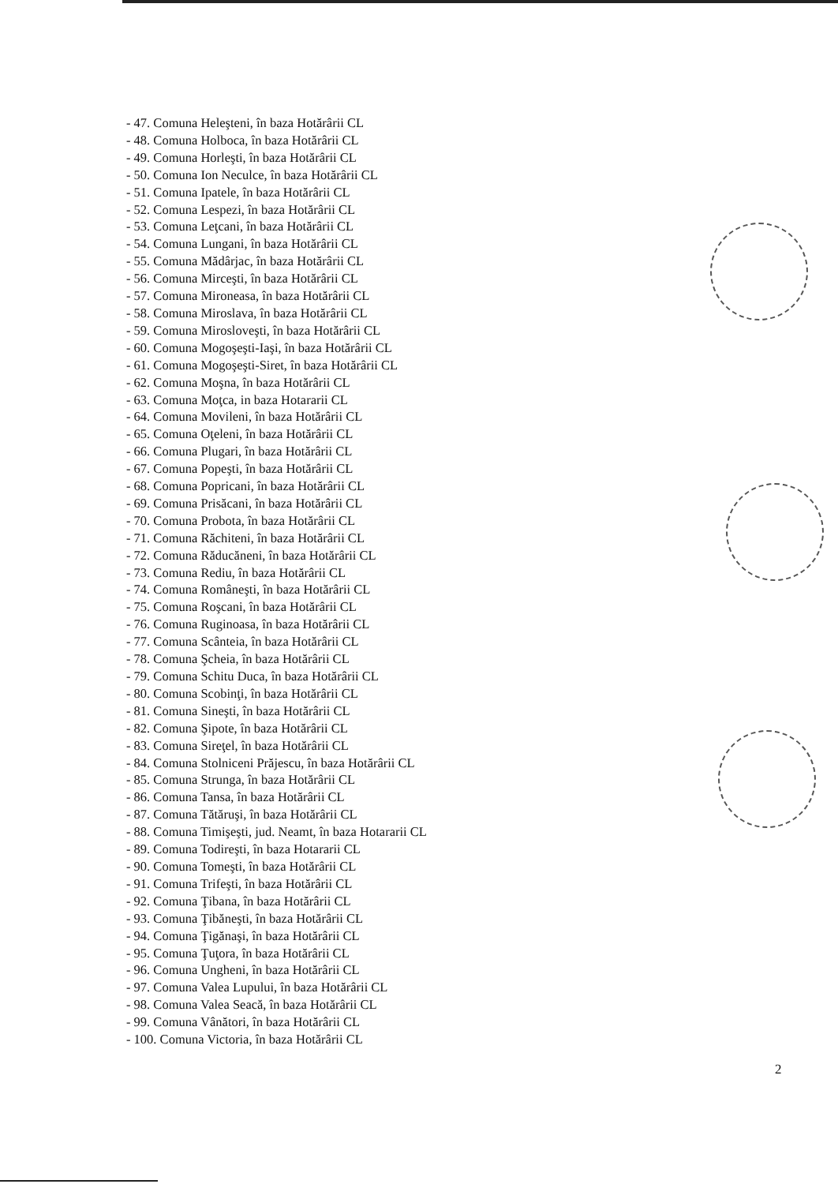- 47. Comuna Heleşteni, în baza Hotărârii CL
- 48. Comuna Holboca, în baza Hotărârii CL
- 49. Comuna Horleşti, în baza Hotărârii CL
- 50. Comuna Ion Neculce, în baza Hotărârii CL
- 51. Comuna Ipatele, în baza Hotărârii CL
- 52. Comuna Lespezi, în baza Hotărârii CL
- 53. Comuna Leţcani, în baza Hotărârii CL
- 54. Comuna Lungani, în baza Hotărârii CL
- 55. Comuna Mădârjac, în baza Hotărârii CL
- 56. Comuna Mirceşti, în baza Hotărârii CL
- 57. Comuna Mironeasa, în baza Hotărârii CL
- 58. Comuna Miroslava, în baza Hotărârii CL
- 59. Comuna Mirosloveşti, în baza Hotărârii CL
- 60. Comuna Mogoşeşti-Iaşi, în baza Hotărârii CL
- 61. Comuna Mogoşeşti-Siret, în baza Hotărârii CL
- 62. Comuna Moşna, în baza Hotărârii CL
- 63. Comuna Moţca, in baza Hotararii CL
- 64. Comuna Movileni, în baza Hotărârii CL
- 65. Comuna Oţeleni, în baza Hotărârii CL
- 66. Comuna Plugari, în baza Hotărârii CL
- 67. Comuna Popeşti, în baza Hotărârii CL
- 68. Comuna Popricani, în baza Hotărârii CL
- 69. Comuna Prisăcani, în baza Hotărârii CL
- 70. Comuna Probota, în baza Hotărârii CL
- 71. Comuna Răchiteni, în baza Hotărârii CL
- 72. Comuna Răducăneni, în baza Hotărârii CL
- 73. Comuna Rediu, în baza Hotărârii CL
- 74. Comuna Româneşti, în baza Hotărârii CL
- 75. Comuna Roşcani, în baza Hotărârii CL
- 76. Comuna Ruginoasa, în baza Hotărârii CL
- 77. Comuna Scânteia, în baza Hotărârii CL
- 78. Comuna Şcheia, în baza Hotărârii CL
- 79. Comuna Schitu Duca, în baza Hotărârii CL
- 80. Comuna Scobinţi, în baza Hotărârii CL
- 81. Comuna Sineşti, în baza Hotărârii CL
- 82. Comuna Şipote, în baza Hotărârii CL
- 83. Comuna Sireţel, în baza Hotărârii CL
- 84. Comuna Stolniceni Prăjescu, în baza Hotărârii CL
- 85. Comuna Strunga, în baza Hotărârii CL
- 86. Comuna Tansa, în baza Hotărârii CL
- 87. Comuna Tătăruşi, în baza Hotărârii CL
- 88. Comuna Timişeşti, jud. Neamt, în baza Hotararii CL
- 89. Comuna Todireşti, în baza Hotararii CL
- 90. Comuna Tomeşti, în baza Hotărârii CL
- 91. Comuna Trifeşti, în baza Hotărârii CL
- 92. Comuna Ţibana, în baza Hotărârii CL
- 93. Comuna Ţibăneşti, în baza Hotărârii CL
- 94. Comuna Ţigănaşi, în baza Hotărârii CL
- 95. Comuna Ţuţora, în baza Hotărârii CL
- 96. Comuna Ungheni, în baza Hotărârii CL
- 97. Comuna Valea Lupului, în baza Hotărârii CL
- 98. Comuna Valea Seacă, în baza Hotărârii CL
- 99. Comuna Vânători, în baza Hotărârii CL
- 100. Comuna Victoria, în baza Hotărârii CL
2